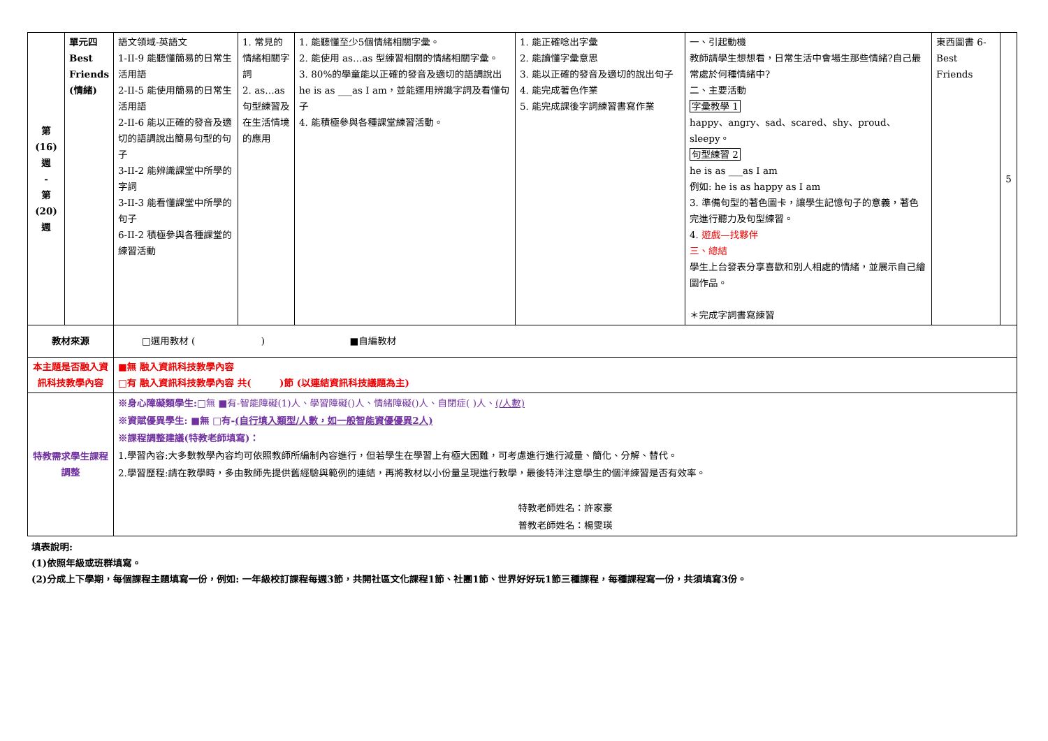| 第(16)週 - 第(20)週 | 單元四 Best Friends (情緒) | 語文領域-英語文 1-II-9 能聽懂簡易的日常生活用語 2-II-5 能使用簡易的日常生活用語 2-II-6 能以正確的發音及適切的語調說出簡易句型的句子 3-II-2 能辨識課堂中所學的字詞 3-II-3 能看懂課堂中所學的句子 6-II-2 積極參與各種課堂的練習活動 | 1. 常見的情緒相關字詞 2. as…as句型練習及在生活情境的應用 | 1. 能聽懂至少5個情緒相關字彙。 2. 能使用 as…as 型練習相關的情緒相關字彙。 3. 80%的學童能以正確的發音及適切的語調說出 he is as ___as I am，並能運用辨識字詞及看懂句子 4. 能積極參與各種課堂練習活動。 | 1. 能正確唸出字彙 2. 能讀懂字彙意思 3. 能以正確的發音及適切的說出句子 4. 能完成著色作業 5. 能完成課後字詞練習書寫作業 | 一、引起動機 教師請學生想想看，日常生活中會場生那些情緒?自己最常處於何種情緒中? 二、主要活動 字彙教學 1 happy、angry、sad、scared、shy、proud、sleepy。 句型練習 2 he is as ___as I am 例如: he is as happy as I am 3. 準備句型的著色圖卡，讓學生記憶句子的意義，著色完進行聽力及句型練習。 4. 遊戲—找夥伴 三、總結 學生上台發表分享喜歡和別人相處的情緒，並展示自己繪圖作品。 ＊完成字詞書寫練習 | 東西圖書 6-Best Friends | 5 |
| 教材來源 | | □選用教材 ( ) ■自編教材 | | | | | | |
| 本主題是否融入資訊科技教學內容 | | ■無 融入資訊科技教學內容 □有 融入資訊科技教學內容 共( )節 (以連結資訊科技議題為主) | | | | | | |
| 特教需求學生課程調整 | | ※身心障礙類學生: □無 ■有-智能障礙(1)人、學習障礙()人、情緒障礙()人、自閉症( )人、 (/人數) ※資賦優異學生: ■無 □有- (自行填入類型/人數，如一般智能資優優異2人) ※課程調整建議(特教老師填寫)： 1.學習內容:大多數教學內容均可依照教師所編制內容進行，但若學生在學習上有極大困難，可考慮進行進行減量、簡化、分解、替代。 2.學習歷程:請在教學時，多由教師先提供舊經驗與範例的連結，再將教材以小份量呈現進行教學，最後特泮注意學生的個泮練習是否有效率。 特教老師姓名：許家豪 普教老師姓名：楊雯瑛 | | | | | | |
填表說明:
(1)依照年級或班群填寫。
(2)分成上下學期，每個課程主題填寫一份，例如: 一年級校訂課程每週3節，共開社區文化課程1節、社團1節、世界好好玩1節三種課程，每種課程寫一份，共須填寫3份。